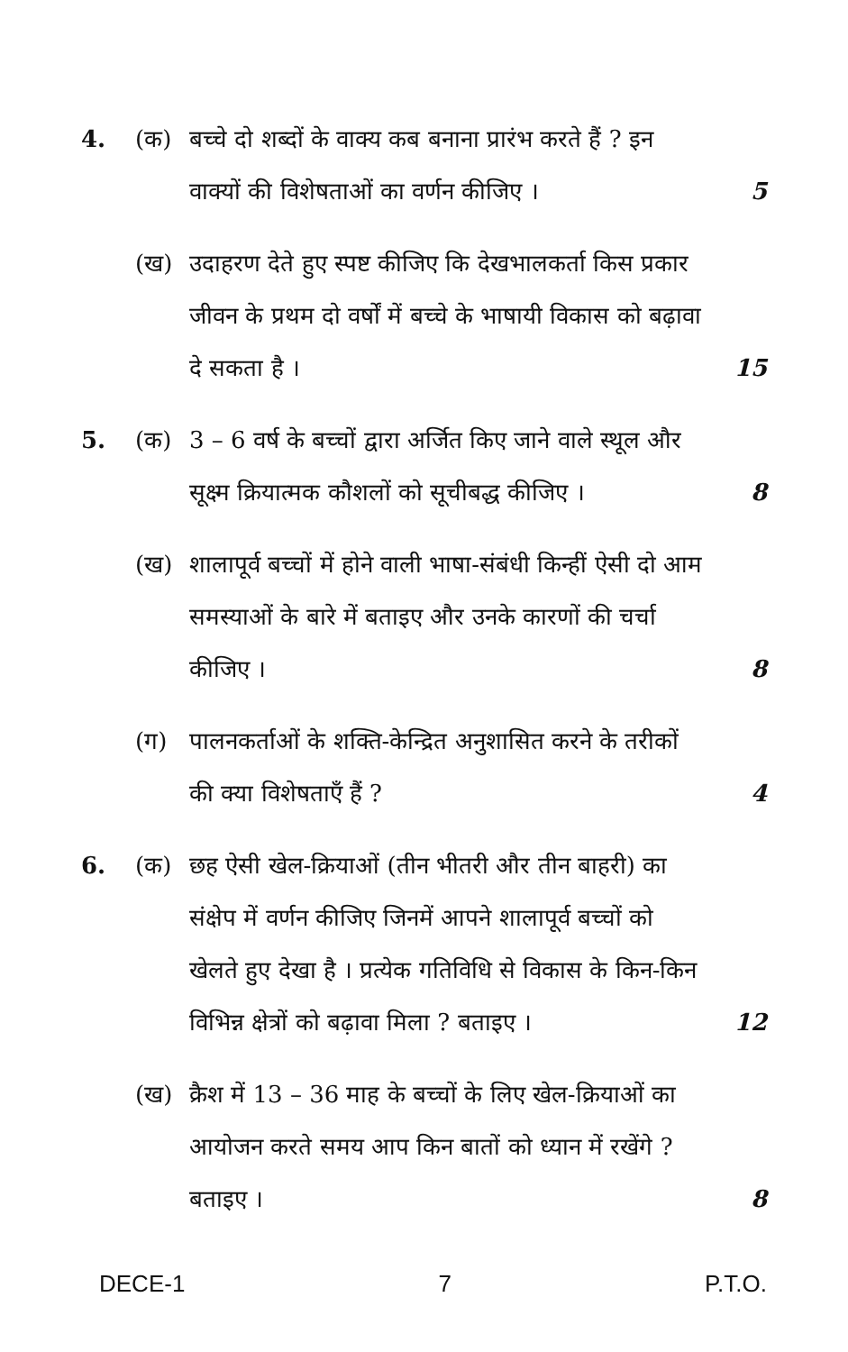4.
(क)
बच्चे दो शब्दों के वाक्य कब बनाना प्रारंभ करते हैं ? इन वाक्यों की विशेषताओं का वर्णन कीजिए ।
5
(ख)
उदाहरण देते हुए स्पष्ट कीजिए कि देखभालकर्ता किस प्रकार जीवन के प्रथम दो वर्षों में बच्चे के भाषायी विकास को बढ़ावा दे सकता है ।
15
5.
(क)
3 – 6 वर्ष के बच्चों द्वारा अर्जित किए जाने वाले स्थूल और सूक्ष्म क्रियात्मक कौशलों को सूचीबद्ध कीजिए ।
8
(ख)
शालापूर्व बच्चों में होने वाली भाषा-संबंधी किन्हीं ऐसी दो आम समस्याओं के बारे में बताइए और उनके कारणों की चर्चा कीजिए ।
8
(ग)
पालनकर्ताओं के शक्ति-केन्द्रित अनुशासित करने के तरीकों की क्या विशेषताएँ हैं ?
4
6.
(क)
छह ऐसी खेल-क्रियाओं (तीन भीतरी और तीन बाहरी) का संक्षेप में वर्णन कीजिए जिनमें आपने शालापूर्व बच्चों को खेलते हुए देखा है । प्रत्येक गतिविधि से विकास के किन-किन विभिन्न क्षेत्रों को बढ़ावा मिला ? बताइए ।
12
(ख)
क्रैश में 13 – 36 माह के बच्चों के लिए खेल-क्रियाओं का आयोजन करते समय आप किन बातों को ध्यान में रखेंगे ? बताइए ।
8
DECE-1 7 P.T.O.